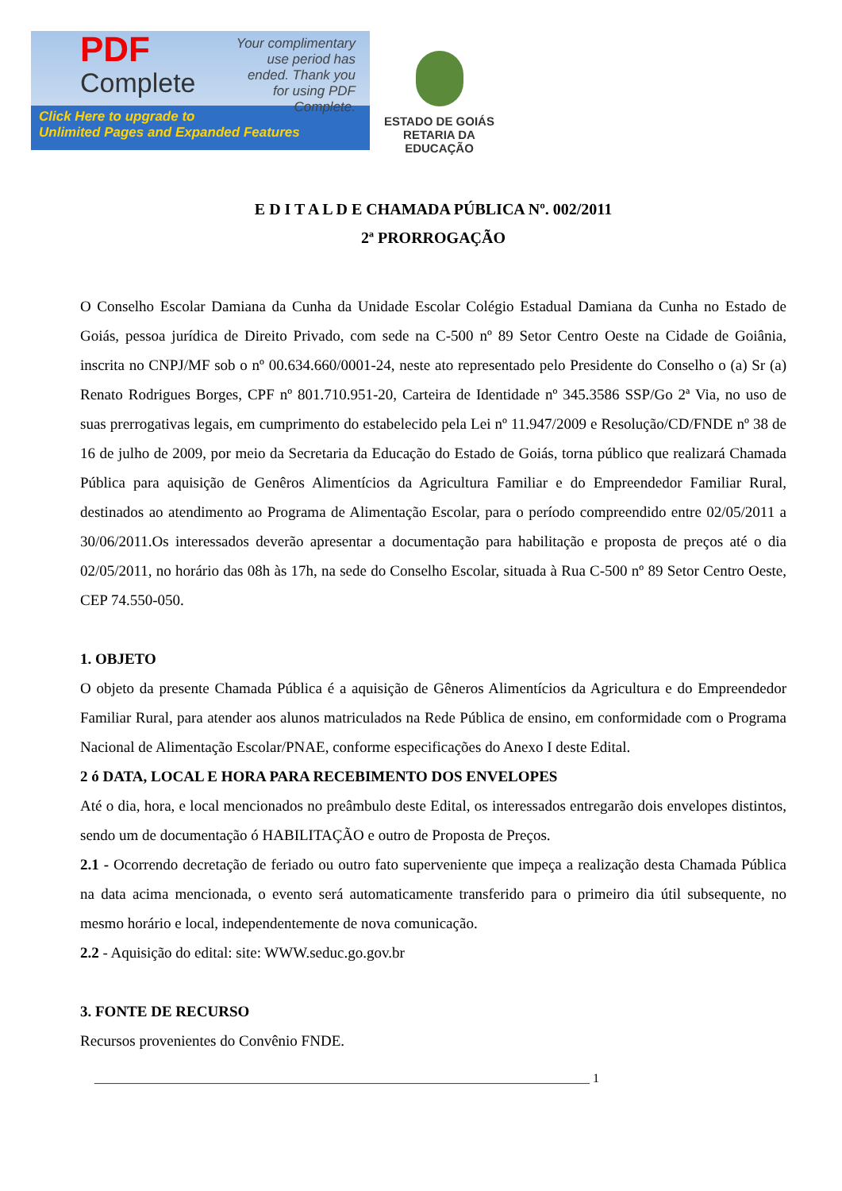PDF
Complete
Your complimentary use period has ended. Thank you for using PDF Complete.
Click Here to upgrade to
Unlimited Pages and Expanded Features
ESTADO DE GOIÁS
RETARIA DA EDUCAÇÃO
E D I T A L D E CHAMADA PÚBLICA Nº. 002/2011
2ª PRORROGAÇÃO
O Conselho Escolar Damiana da Cunha da Unidade Escolar Colégio Estadual Damiana da Cunha no Estado de Goiás, pessoa jurídica de Direito Privado, com sede na C-500 nº 89 Setor Centro Oeste na Cidade de Goiânia, inscrita no CNPJ/MF sob o nº 00.634.660/0001-24, neste ato representado pelo Presidente do Conselho o (a) Sr (a) Renato Rodrigues Borges, CPF nº 801.710.951-20, Carteira de Identidade nº 345.3586 SSP/Go 2ª Via, no uso de suas prerrogativas legais, em cumprimento do estabelecido pela Lei nº 11.947/2009 e Resolução/CD/FNDE nº 38 de 16 de julho de 2009, por meio da Secretaria da Educação do Estado de Goiás, torna público que realizará Chamada Pública para aquisição de Genêros Alimentícios da Agricultura Familiar e do Empreendedor Familiar Rural, destinados ao atendimento ao Programa de Alimentação Escolar, para o período compreendido entre 02/05/2011 a 30/06/2011.Os interessados deverão apresentar a documentação para habilitação e proposta de preços até o dia 02/05/2011, no horário das 08h às 17h, na sede do Conselho Escolar, situada à Rua C-500 nº 89 Setor Centro Oeste, CEP 74.550-050.
1. OBJETO
O objeto da presente Chamada Pública é a aquisição de Gêneros Alimentícios da Agricultura e do Empreendedor Familiar Rural, para atender aos alunos matriculados na Rede Pública de ensino, em conformidade com o Programa Nacional de Alimentação Escolar/PNAE, conforme especificações do Anexo I deste Edital.
2 ó DATA, LOCAL E HORA PARA RECEBIMENTO DOS ENVELOPES
Até o dia, hora, e local mencionados no preâmbulo deste Edital, os interessados entregarão dois envelopes distintos, sendo um de documentação ó HABILITAÇÃO e outro de Proposta de Preços.
2.1 - Ocorrendo decretação de feriado ou outro fato superveniente que impeça a realização desta Chamada Pública na data acima mencionada, o evento será automaticamente transferido para o primeiro dia útil subsequente, no mesmo horário e local, independentemente de nova comunicação.
2.2 - Aquisição do edital: site: WWW.seduc.go.gov.br
3. FONTE DE RECURSO
Recursos provenientes do Convênio FNDE.
______________________________________________________________________________ 1